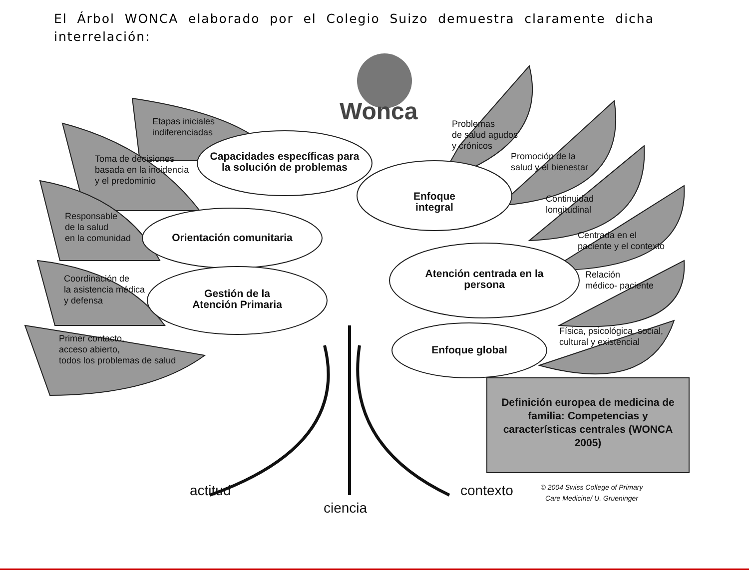El Árbol WONCA elaborado por el Colegio Suizo demuestra claramente dicha interrelación:
Wonca
Etapas iniciales
indiferenciadas
Toma de decisiones
basada en la incidencia
y el predominio
Responsable
de la salud
en la comunidad
Coordinación de
la asistencia médica
y defensa
Primer contacto,
acceso abierto,
todos los problemas de salud
Capacidades específicas para la solución de problemas
Enfoque integral
Orientación comunitaria
Atención centrada en la persona
Gestión de la Atención Primaria
Enfoque global
Problemas
de salud agudos
y crónicos
Promoción de la
salud y el bienestar
Continuidad
longitudinal
Centrada en el
paciente y el contexto
Relación
médico- paciente
Física, psicológica, social,
cultural y existencial
Definición europea de medicina de familia: Competencias y características centrales (WONCA 2005)
© 2004 Swiss College of Primary Care Medicine/ U. Grueninger
actitud
ciencia
contexto